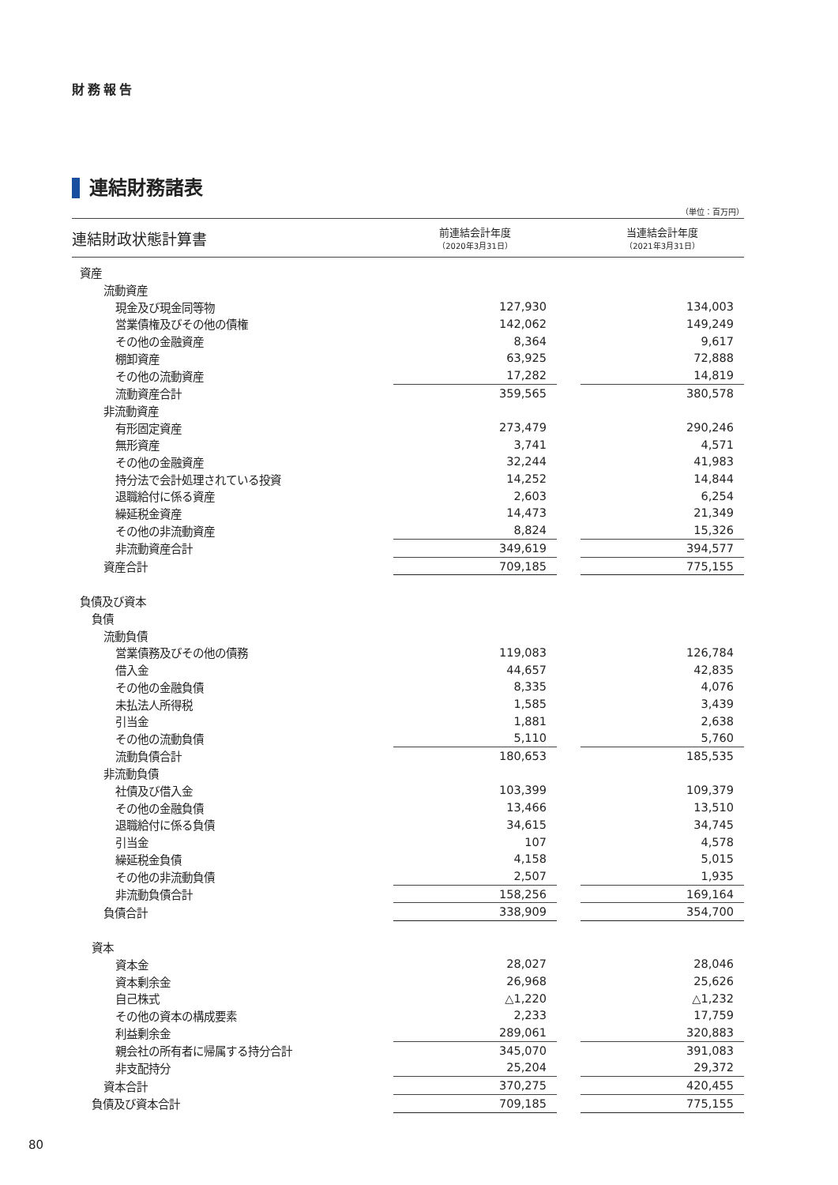財務報告
連結財務諸表
（単位：百万円）
| 連結財政状態計算書 | 前連結会計年度 （2020年3月31日） | | 当連結会計年度 （2021年3月31日） |
| --- | --- | --- | --- |
| 資産 | | | |
| 流動資産 | | | |
| 現金及び現金同等物 | 127,930 | | 134,003 |
| 営業債権及びその他の債権 | 142,062 | | 149,249 |
| その他の金融資産 | 8,364 | | 9,617 |
| 棚卸資産 | 63,925 | | 72,888 |
| その他の流動資産 | 17,282 | | 14,819 |
| 流動資産合計 | 359,565 | | 380,578 |
| 非流動資産 | | | |
| 有形固定資産 | 273,479 | | 290,246 |
| 無形資産 | 3,741 | | 4,571 |
| その他の金融資産 | 32,244 | | 41,983 |
| 持分法で会計処理されている投資 | 14,252 | | 14,844 |
| 退職給付に係る資産 | 2,603 | | 6,254 |
| 繰延税金資産 | 14,473 | | 21,349 |
| その他の非流動資産 | 8,824 | | 15,326 |
| 非流動資産合計 | 349,619 | | 394,577 |
| 資産合計 | 709,185 | | 775,155 |
| 負債及び資本 | | | |
| 負債 | | | |
| 流動負債 | | | |
| 営業債務及びその他の債務 | 119,083 | | 126,784 |
| 借入金 | 44,657 | | 42,835 |
| その他の金融負債 | 8,335 | | 4,076 |
| 未払法人所得税 | 1,585 | | 3,439 |
| 引当金 | 1,881 | | 2,638 |
| その他の流動負債 | 5,110 | | 5,760 |
| 流動負債合計 | 180,653 | | 185,535 |
| 非流動負債 | | | |
| 社債及び借入金 | 103,399 | | 109,379 |
| その他の金融負債 | 13,466 | | 13,510 |
| 退職給付に係る負債 | 34,615 | | 34,745 |
| 引当金 | 107 | | 4,578 |
| 繰延税金負債 | 4,158 | | 5,015 |
| その他の非流動負債 | 2,507 | | 1,935 |
| 非流動負債合計 | 158,256 | | 169,164 |
| 負債合計 | 338,909 | | 354,700 |
| 資本 | | | |
| 資本金 | 28,027 | | 28,046 |
| 資本剰余金 | 26,968 | | 25,626 |
| 自己株式 | △1,220 | | △1,232 |
| その他の資本の構成要素 | 2,233 | | 17,759 |
| 利益剰余金 | 289,061 | | 320,883 |
| 親会社の所有者に帰属する持分合計 | 345,070 | | 391,083 |
| 非支配持分 | 25,204 | | 29,372 |
| 資本合計 | 370,275 | | 420,455 |
| 負債及び資本合計 | 709,185 | | 775,155 |
80